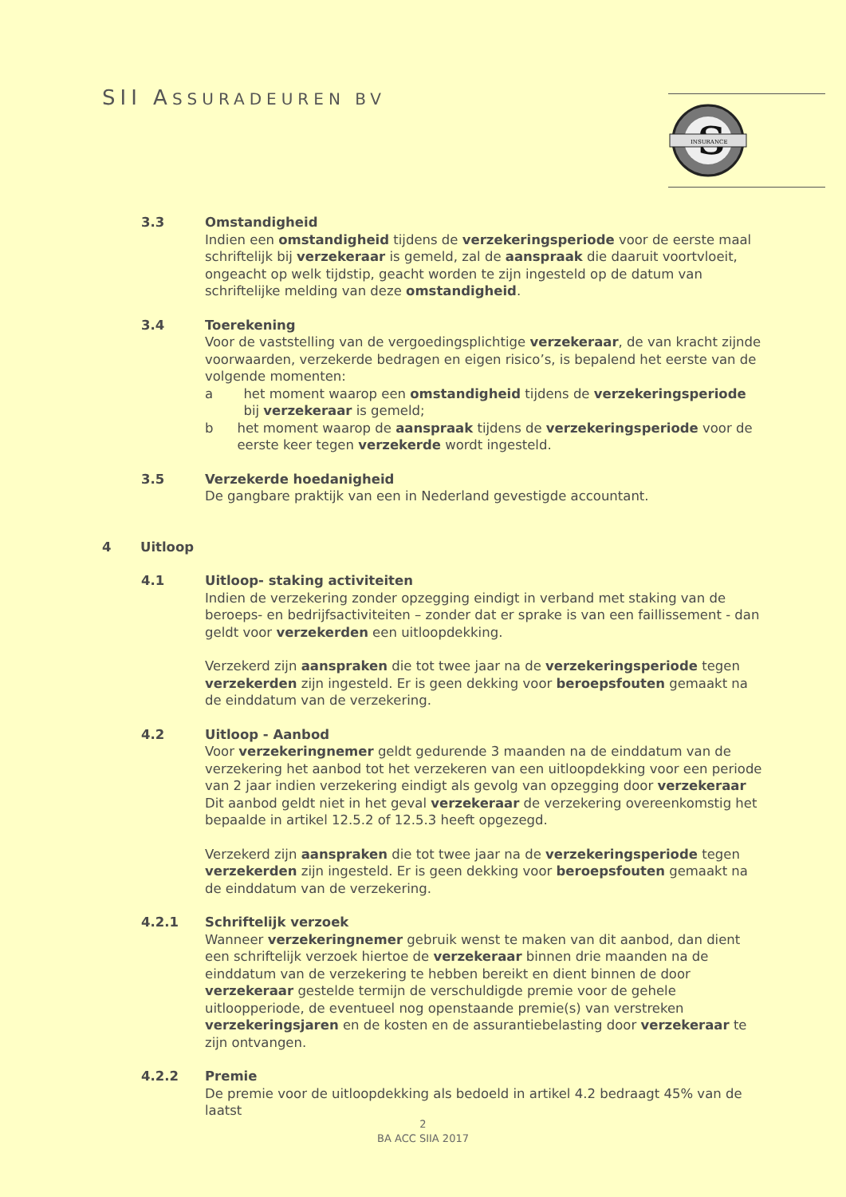SII ASSURADEUREN BV
S
INSURANCE
3.3 Omstandigheid
Indien een omstandigheid tijdens de verzekeringsperiode voor de eerste maal schriftelijk bij verzekeraar is gemeld, zal de aanspraak die daaruit voortvloeit, ongeacht op welk tijdstip, geacht worden te zijn ingesteld op de datum van schriftelijke melding van deze omstandigheid.
3.4 Toerekening
Voor de vaststelling van de vergoedingsplichtige verzekeraar, de van kracht zijnde voorwaarden, verzekerde bedragen en eigen risico’s, is bepalend het eerste van de volgende momenten:
a het moment waarop een omstandigheid tijdens de verzekeringsperiode bij verzekeraar is gemeld;
b het moment waarop de aanspraak tijdens de verzekeringsperiode voor de eerste keer tegen verzekerde wordt ingesteld.
3.5 Verzekerde hoedanigheid
De gangbare praktijk van een in Nederland gevestigde accountant.
4 Uitloop
4.1 Uitloop- staking activiteiten
Indien de verzekering zonder opzegging eindigt in verband met staking van de beroeps- en bedrijfsactiviteiten – zonder dat er sprake is van een faillissement - dan geldt voor verzekerden een uitloopdekking.
Verzekerd zijn aanspraken die tot twee jaar na de verzekeringsperiode tegen verzekerden zijn ingesteld. Er is geen dekking voor beroepsfouten gemaakt na de einddatum van de verzekering.
4.2 Uitloop - Aanbod
Voor verzekeringnemer geldt gedurende 3 maanden na de einddatum van de verzekering het aanbod tot het verzekeren van een uitloopdekking voor een periode van 2 jaar indien verzekering eindigt als gevolg van opzegging door verzekeraar Dit aanbod geldt niet in het geval verzekeraar de verzekering overeenkomstig het bepaalde in artikel 12.5.2 of 12.5.3 heeft opgezegd.
Verzekerd zijn aanspraken die tot twee jaar na de verzekeringsperiode tegen verzekerden zijn ingesteld. Er is geen dekking voor beroepsfouten gemaakt na de einddatum van de verzekering.
4.2.1 Schriftelijk verzoek
Wanneer verzekeringnemer gebruik wenst te maken van dit aanbod, dan dient een schriftelijk verzoek hiertoe de verzekeraar binnen drie maanden na de einddatum van de verzekering te hebben bereikt en dient binnen de door verzekeraar gestelde termijn de verschuldigde premie voor de gehele uitloopperiode, de eventueel nog openstaande premie(s) van verstreken verzekeringsjaren en de kosten en de assurantiebelasting door verzekeraar te zijn ontvangen.
4.2.2 Premie
De premie voor de uitloopdekking als bedoeld in artikel 4.2 bedraagt 45% van de laatst
2
BA ACC SIIA 2017